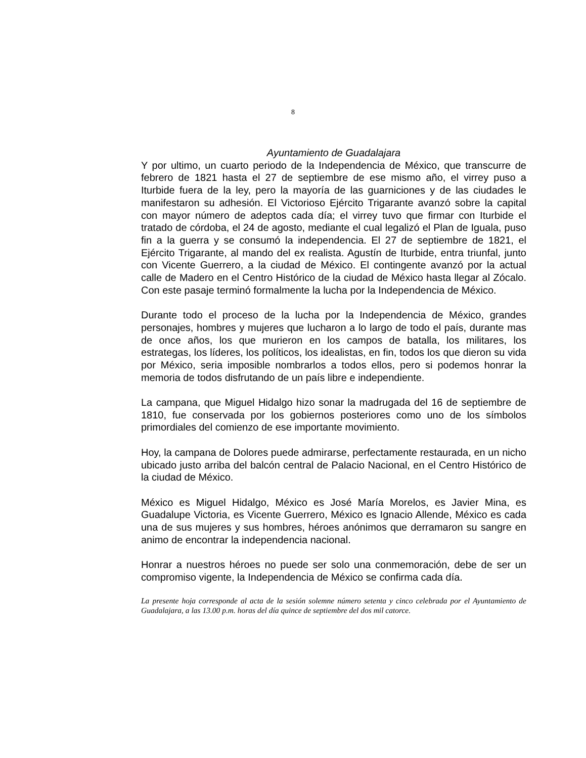8
Ayuntamiento de Guadalajara
Y por ultimo, un cuarto periodo de la Independencia de México, que transcurre de febrero de 1821 hasta el 27 de septiembre de ese mismo año, el virrey puso a Iturbide fuera de la ley, pero la mayoría de las guarniciones y de las ciudades le manifestaron su adhesión. El Victorioso Ejército Trigarante avanzó sobre la capital con mayor número de adeptos cada día; el virrey tuvo que firmar con Iturbide el tratado de córdoba, el 24 de agosto, mediante el cual legalizó el Plan de Iguala, puso fin a la guerra y se consumó la independencia. El 27 de septiembre de 1821, el Ejército Trigarante, al mando del ex realista. Agustín de Iturbide, entra triunfal, junto con Vicente Guerrero, a la ciudad de México. El contingente avanzó por la actual calle de Madero en el Centro Histórico de la ciudad de México hasta llegar al Zócalo. Con este pasaje terminó formalmente la lucha por la Independencia de México.
Durante todo el proceso de la lucha por la Independencia de México, grandes personajes, hombres y mujeres que lucharon a lo largo de todo el país, durante mas de once años, los que murieron en los campos de batalla, los militares, los estrategas, los líderes, los políticos, los idealistas, en fin, todos los que dieron su vida por México, seria imposible nombrarlos a todos ellos, pero si podemos honrar la memoria de todos disfrutando de un país libre e independiente.
La campana, que Miguel Hidalgo hizo sonar la madrugada del 16 de septiembre de 1810, fue conservada por los gobiernos posteriores como uno de los símbolos primordiales del comienzo de ese importante movimiento.
Hoy, la campana de Dolores puede admirarse, perfectamente restaurada, en un nicho ubicado justo arriba del balcón central de Palacio Nacional, en el Centro Histórico de la ciudad de México.
México es Miguel Hidalgo, México es José María Morelos, es Javier Mina, es Guadalupe Victoria, es Vicente Guerrero, México es Ignacio Allende, México es cada una de sus mujeres y sus hombres, héroes anónimos que derramaron su sangre en animo de encontrar la independencia nacional.
Honrar a nuestros héroes no puede ser solo una conmemoración, debe de ser un compromiso vigente, la Independencia de México se confirma cada día.
La presente hoja corresponde al acta de la sesión solemne número setenta y cinco celebrada por el Ayuntamiento de Guadalajara, a las 13.00 p.m. horas del día quince de septiembre del dos mil catorce.